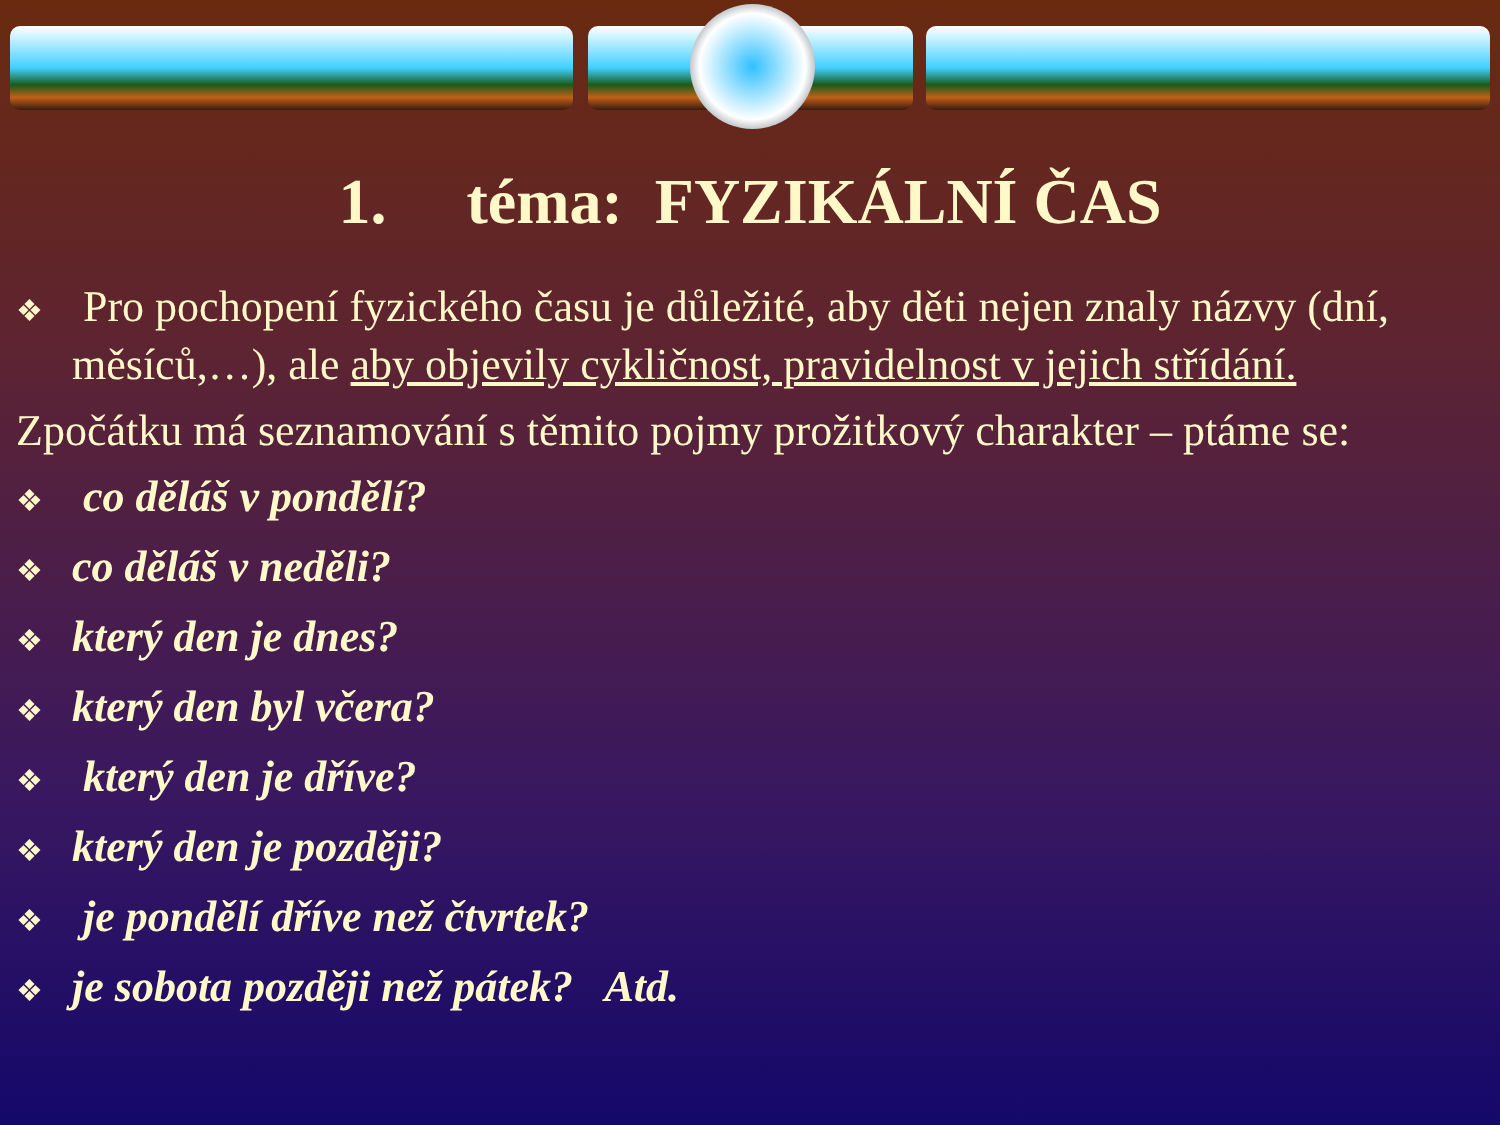1. téma: FYZIKÁLNÍ ČAS
❖ Pro pochopení fyzického času je důležité, aby děti nejen znaly názvy (dní, měsíců,…), ale aby objevily cykličnost, pravidelnost v jejich střídání.
Zpočátku má seznamování s těmito pojmy prožitkový charakter – ptáme se:
❖ co děláš v pondělí?
❖ co děláš v neděli?
❖ který den je dnes?
❖ který den byl včera?
❖ který den je dříve?
❖ který den je později?
❖ je pondělí dříve než čtvrtek?
❖ je sobota později než pátek? Atd.